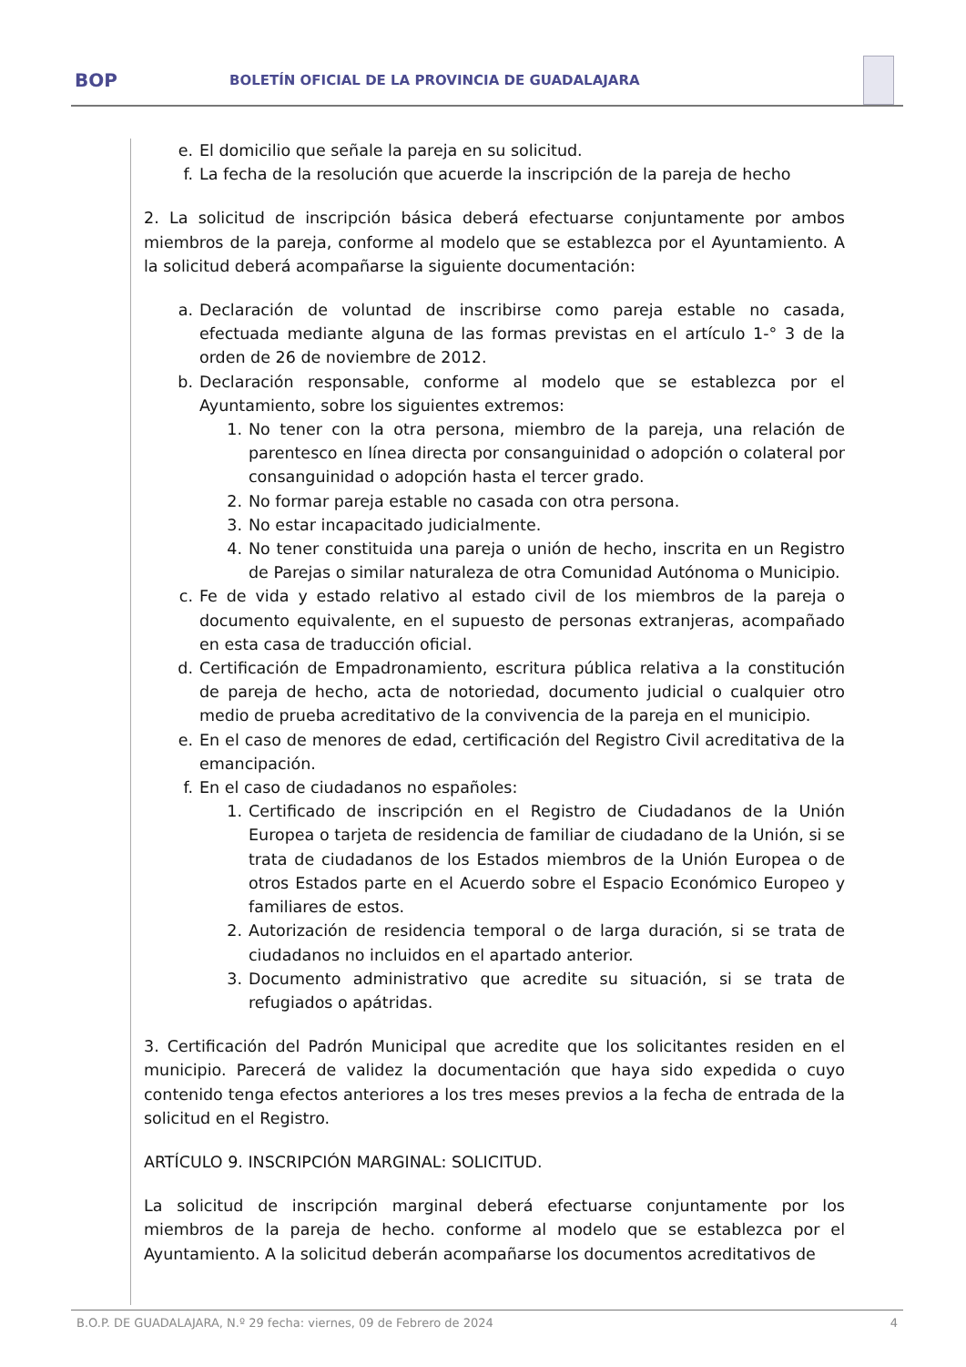BOP
BOLETÍN OFICIAL DE LA PROVINCIA DE GUADALAJARA
e. El domicilio que señale la pareja en su solicitud.
f. La fecha de la resolución que acuerde la inscripción de la pareja de hecho
2. La solicitud de inscripción básica deberá efectuarse conjuntamente por ambos miembros de la pareja, conforme al modelo que se establezca por el Ayuntamiento. A la solicitud deberá acompañarse la siguiente documentación:
a. Declaración de voluntad de inscribirse como pareja estable no casada, efectuada mediante alguna de las formas previstas en el artículo 1-° 3 de la orden de 26 de noviembre de 2012.
b. Declaración responsable, conforme al modelo que se establezca por el Ayuntamiento, sobre los siguientes extremos:
1. No tener con la otra persona, miembro de la pareja, una relación de parentesco en línea directa por consanguinidad o adopción o colateral por consanguinidad o adopción hasta el tercer grado.
2. No formar pareja estable no casada con otra persona.
3. No estar incapacitado judicialmente.
4. No tener constituida una pareja o unión de hecho, inscrita en un Registro de Parejas o similar naturaleza de otra Comunidad Autónoma o Municipio.
c. Fe de vida y estado relativo al estado civil de los miembros de la pareja o documento equivalente, en el supuesto de personas extranjeras, acompañado en esta casa de traducción oficial.
d. Certificación de Empadronamiento, escritura pública relativa a la constitución de pareja de hecho, acta de notoriedad, documento judicial o cualquier otro medio de prueba acreditativo de la convivencia de la pareja en el municipio.
e. En el caso de menores de edad, certificación del Registro Civil acreditativa de la emancipación.
f. En el caso de ciudadanos no españoles:
1. Certificado de inscripción en el Registro de Ciudadanos de la Unión Europea o tarjeta de residencia de familiar de ciudadano de la Unión, si se trata de ciudadanos de los Estados miembros de la Unión Europea o de otros Estados parte en el Acuerdo sobre el Espacio Económico Europeo y familiares de estos.
2. Autorización de residencia temporal o de larga duración, si se trata de ciudadanos no incluidos en el apartado anterior.
3. Documento administrativo que acredite su situación, si se trata de refugiados o apátridas.
3. Certificación del Padrón Municipal que acredite que los solicitantes residen en el municipio. Parecerá de validez la documentación que haya sido expedida o cuyo contenido tenga efectos anteriores a los tres meses previos a la fecha de entrada de la solicitud en el Registro.
ARTÍCULO 9. INSCRIPCIÓN MARGINAL: SOLICITUD.
La solicitud de inscripción marginal deberá efectuarse conjuntamente por los miembros de la pareja de hecho. conforme al modelo que se establezca por el Ayuntamiento. A la solicitud deberán acompañarse los documentos acreditativos de
B.O.P. DE GUADALAJARA, N.º 29 fecha: viernes, 09 de Febrero de 2024 4